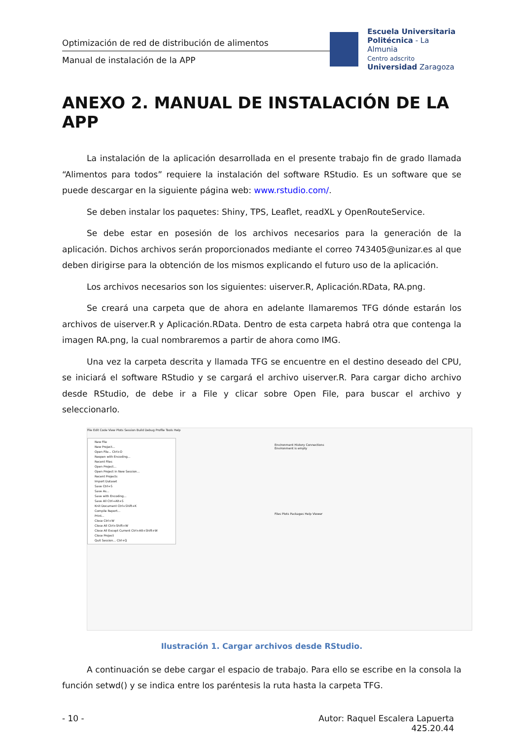Optimización de red de distribución de alimentos
Manual de instalación de la APP
Escuela Universitaria
Politécnica - La Almunia
Centro adscrito
Universidad Zaragoza
ANEXO 2. MANUAL DE INSTALACIÓN DE LA APP
La instalación de la aplicación desarrollada en el presente trabajo fin de grado llamada “Alimentos para todos” requiere la instalación del software RStudio. Es un software que se puede descargar en la siguiente página web: www.rstudio.com/.
Se deben instalar los paquetes: Shiny, TPS, Leaflet, readXL y OpenRouteService.
Se debe estar en posesión de los archivos necesarios para la generación de la aplicación. Dichos archivos serán proporcionados mediante el correo 743405@unizar.es al que deben dirigirse para la obtención de los mismos explicando el futuro uso de la aplicación.
Los archivos necesarios son los siguientes: uiserver.R, Aplicación.RData, RA.png.
Se creará una carpeta que de ahora en adelante llamaremos TFG dónde estarán los archivos de uiserver.R y Aplicación.RData. Dentro de esta carpeta habrá otra que contenga la imagen RA.png, la cual nombraremos a partir de ahora como IMG.
Una vez la carpeta descrita y llamada TFG se encuentre en el destino deseado del CPU, se iniciará el software RStudio y se cargará el archivo uiserver.R. Para cargar dicho archivo desde RStudio, de debe ir a File y clicar sobre Open File, para buscar el archivo y seleccionarlo.
File Edit Code View Plots Session Build Debug Profile Tools Help
New File
New Project...
Open File... Ctrl+O
Reopen with Encoding...
Recent Files
Open Project...
Open Project in New Session...
Recent Projects
Import Dataset
Save Ctrl+S
Save As...
Save with Encoding...
Save All Ctrl+Alt+S
Knit Document Ctrl+Shift+K
Compile Report...
Print...
Close Ctrl+W
Close All Ctrl+Shift+W
Close All Except Current Ctrl+Alt+Shift+W
Close Project
Quit Session... Ctrl+Q
Environment History Connections
Environment is empty
Files Plots Packages Help Viewer
Ilustración 1. Cargar archivos desde RStudio.
A continuación se debe cargar el espacio de trabajo. Para ello se escribe en la consola la función setwd() y se indica entre los paréntesis la ruta hasta la carpeta TFG.
- 10 - Autor: Raquel Escalera Lapuerta
425.20.44